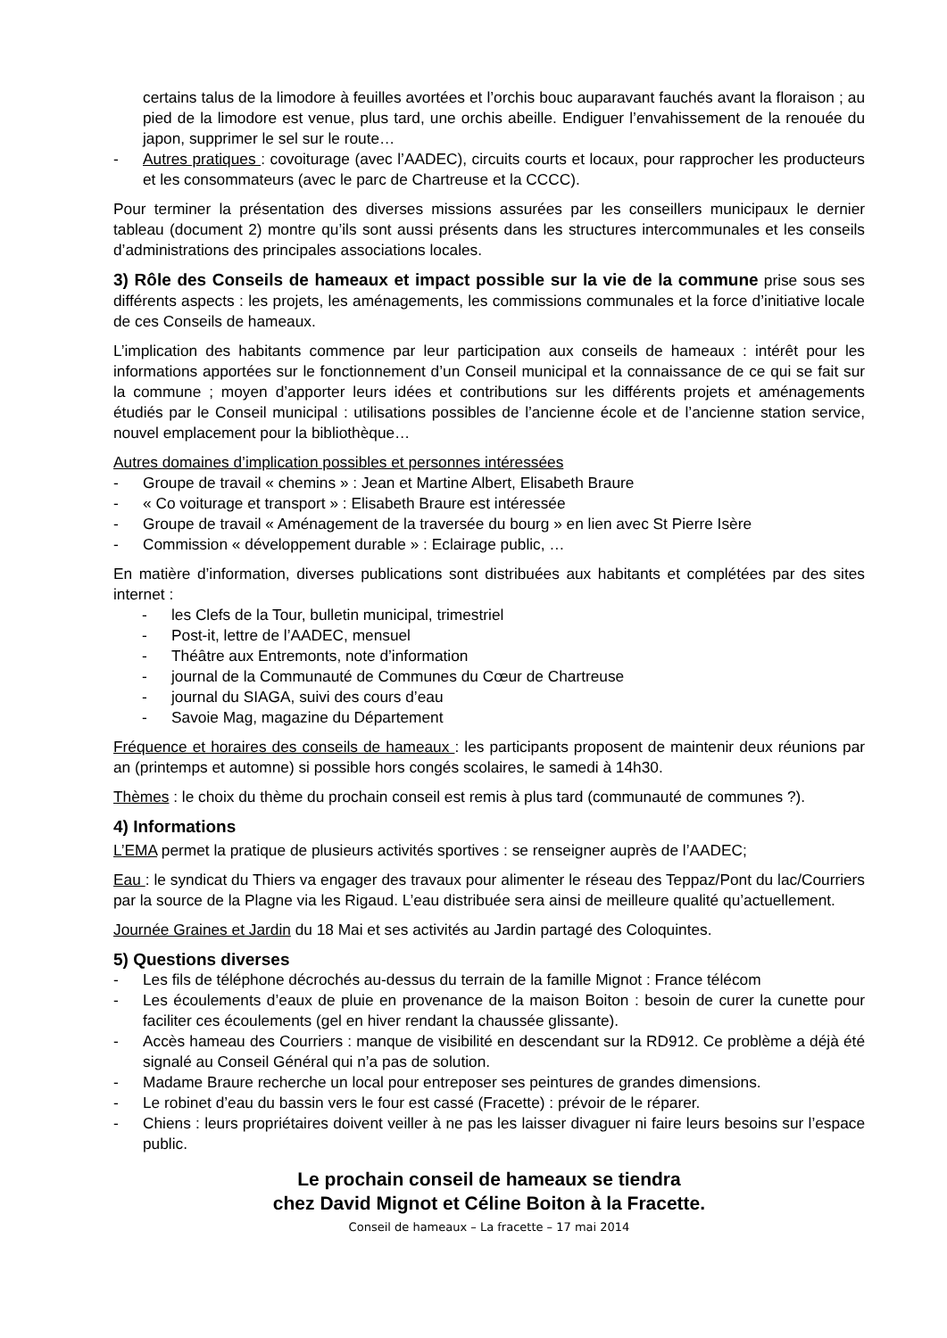certains talus de la limodore à feuilles avortées et l’orchis bouc auparavant fauchés avant la floraison ; au pied de la limodore est venue, plus tard, une orchis abeille. Endiguer l’envahissement de la renouée du japon, supprimer le sel sur le route…
- Autres pratiques : covoiturage (avec l’AADEC), circuits courts et locaux, pour rapprocher les producteurs et les consommateurs (avec le parc de Chartreuse et la CCCC).
Pour terminer la présentation des diverses missions assurées par les conseillers municipaux le dernier tableau (document 2) montre qu’ils sont aussi présents dans les structures intercommunales et les conseils d’administrations des principales associations locales.
3) Rôle des Conseils de hameaux et impact possible sur la vie de la commune prise sous ses différents aspects : les projets, les aménagements, les commissions communales et la force d’initiative locale de ces Conseils de hameaux.
L’implication des habitants commence par leur participation aux conseils de hameaux : intérêt pour les informations apportées sur le fonctionnement d’un Conseil municipal et la connaissance de ce qui se fait sur la commune ; moyen d’apporter leurs idées et contributions sur les différents projets et aménagements étudiés par le Conseil municipal : utilisations possibles de l’ancienne école et de l’ancienne station service, nouvel emplacement pour la bibliothèque…
Autres domaines d’implication possibles et personnes intéressées
- Groupe de travail « chemins » : Jean et Martine Albert, Elisabeth Braure
- « Co voiturage et transport » : Elisabeth Braure est intéressée
- Groupe de travail « Aménagement de la traversée du bourg » en lien avec St Pierre Isère
- Commission « développement durable » : Eclairage public, …
En matière d’information, diverses publications sont distribuées aux habitants et complétées par des sites internet :
- les Clefs de la Tour, bulletin municipal, trimestriel
- Post-it, lettre de l’AADEC, mensuel
- Théâtre aux Entremonts, note d’information
- journal de la Communauté de Communes du Cœur de Chartreuse
- journal du SIAGA, suivi des cours d’eau
- Savoie Mag, magazine du Département
Fréquence et horaires des conseils de hameaux : les participants proposent de maintenir deux réunions par an (printemps et automne) si possible hors congés scolaires, le samedi à 14h30.
Thèmes : le choix du thème du prochain conseil est remis à plus tard (communauté de communes ?).
4) Informations
L’EMA permet la pratique de plusieurs activités sportives : se renseigner auprès de l’AADEC;
Eau : le syndicat du Thiers va engager des travaux pour alimenter le réseau des Teppaz/Pont du lac/Courriers par la source de la Plagne via les Rigaud. L’eau distribuée sera ainsi de meilleure qualité qu’actuellement.
Journée Graines et Jardin du 18 Mai et ses activités au Jardin partagé des Coloquintes.
5) Questions diverses
- Les fils de téléphone décrochés au-dessus du terrain de la famille Mignot : France télécom
- Les écoulements d’eaux de pluie en provenance de la maison Boiton : besoin de curer la cunette pour faciliter ces écoulements (gel en hiver rendant la chaussée glissante).
- Accès hameau des Courriers : manque de visibilité en descendant sur la RD912. Ce problème a déjà été signalé au Conseil Général qui n’a pas de solution.
- Madame Braure recherche un local pour entreposer ses peintures de grandes dimensions.
- Le robinet d’eau du bassin vers le four est cassé (Fracette) : prévoir de le réparer.
- Chiens : leurs propriétaires doivent veiller à ne pas les laisser divaguer ni faire leurs besoins sur l’espace public.
Le prochain conseil de hameaux se tiendra
chez David Mignot et Céline Boiton à la Fracette.
Conseil de hameaux – La fracette – 17 mai 2014